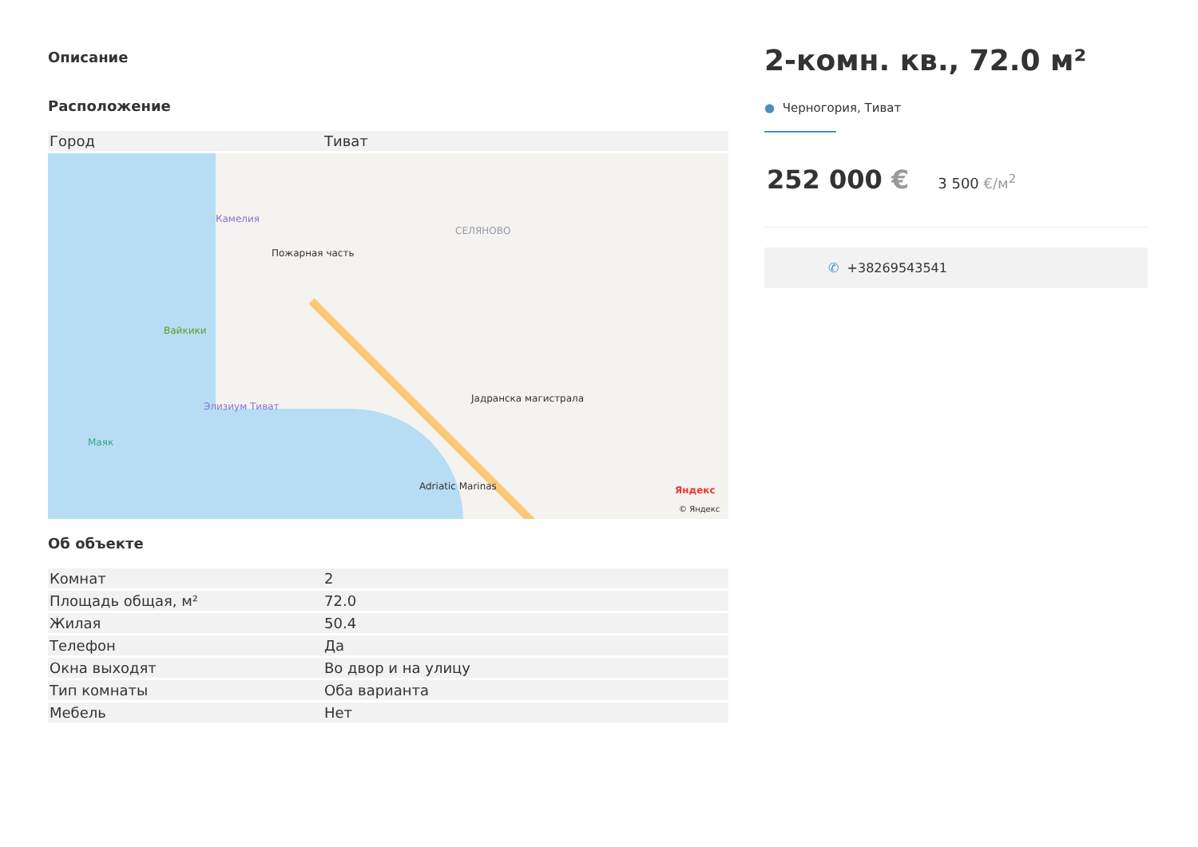Описание
Расположение
| Город | Тиват |
Камелия
Пожарная часть
СЕЛЯНОВО
Вайкики
Элизиум Тиват
Маяк
Adriatic Marinas
Јадранска магистрала
Яндекс
© Яндекс
Об объекте
| Комнат | 2 |
| Площадь общая, м² | 72.0 |
| Жилая | 50.4 |
| Телефон | Да |
| Окна выходят | Во двор и на улицу |
| Тип комнаты | Оба варианта |
| Мебель | Нет |
2-комн. кв., 72.0 м²
● Черногория, Тиват
252 000 € 3 500 €/м<sup>2</sup>
✆ +38269543541